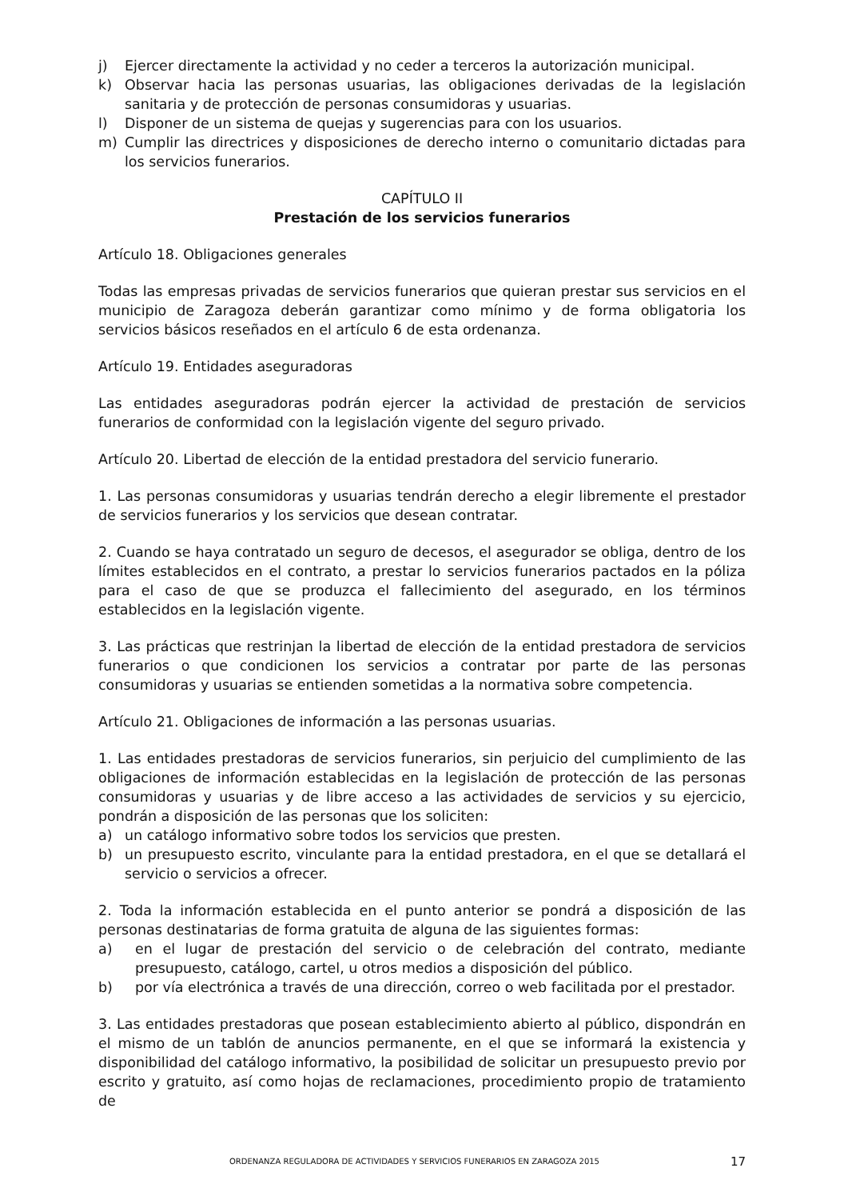j) Ejercer directamente la actividad y no ceder a terceros la autorización municipal.
k) Observar hacia las personas usuarias, las obligaciones derivadas de la legislación sanitaria y de protección de personas consumidoras y usuarias.
l) Disponer de un sistema de quejas y sugerencias para con los usuarios.
m) Cumplir las directrices y disposiciones de derecho interno o comunitario dictadas para los servicios funerarios.
CAPÍTULO II
Prestación de los servicios funerarios
Artículo 18. Obligaciones generales
Todas las empresas privadas de servicios funerarios que quieran prestar sus servicios en el municipio de Zaragoza deberán garantizar como mínimo y de forma obligatoria los servicios básicos reseñados en el artículo 6 de esta ordenanza.
Artículo 19. Entidades aseguradoras
Las entidades aseguradoras podrán ejercer la actividad de prestación de servicios funerarios de conformidad con la legislación vigente del seguro privado.
Artículo 20. Libertad de elección de la entidad prestadora del servicio funerario.
1. Las personas consumidoras y usuarias tendrán derecho a elegir libremente el prestador de servicios funerarios y los servicios que desean contratar.
2. Cuando se haya contratado un seguro de decesos, el asegurador se obliga, dentro de los límites establecidos en el contrato, a prestar lo servicios funerarios pactados en la póliza para el caso de que se produzca el fallecimiento del asegurado, en los términos establecidos en la legislación vigente.
3. Las prácticas que restrinjan la libertad de elección de la entidad prestadora de servicios funerarios o que condicionen los servicios a contratar por parte de las personas consumidoras y usuarias se entienden sometidas a la normativa sobre competencia.
Artículo 21. Obligaciones de información a las personas usuarias.
1. Las entidades prestadoras de servicios funerarios, sin perjuicio del cumplimiento de las obligaciones de información establecidas en la legislación de protección de las personas consumidoras y usuarias y de libre acceso a las actividades de servicios y su ejercicio, pondrán a disposición de las personas que los soliciten:
a) un catálogo informativo sobre todos los servicios que presten.
b) un presupuesto escrito, vinculante para la entidad prestadora, en el que se detallará el servicio o servicios a ofrecer.
2. Toda la información establecida en el punto anterior se pondrá a disposición de las personas destinatarias de forma gratuita de alguna de las siguientes formas:
a) en el lugar de prestación del servicio o de celebración del contrato, mediante presupuesto, catálogo, cartel, u otros medios a disposición del público.
b) por vía electrónica a través de una dirección, correo o web facilitada por el prestador.
3. Las entidades prestadoras que posean establecimiento abierto al público, dispondrán en el mismo de un tablón de anuncios permanente, en el que se informará la existencia y disponibilidad del catálogo informativo, la posibilidad de solicitar un presupuesto previo por escrito y gratuito, así como hojas de reclamaciones, procedimiento propio de tratamiento de
ORDENANZA REGULADORA DE ACTIVIDADES Y SERVICIOS FUNERARIOS EN ZARAGOZA 2015 17